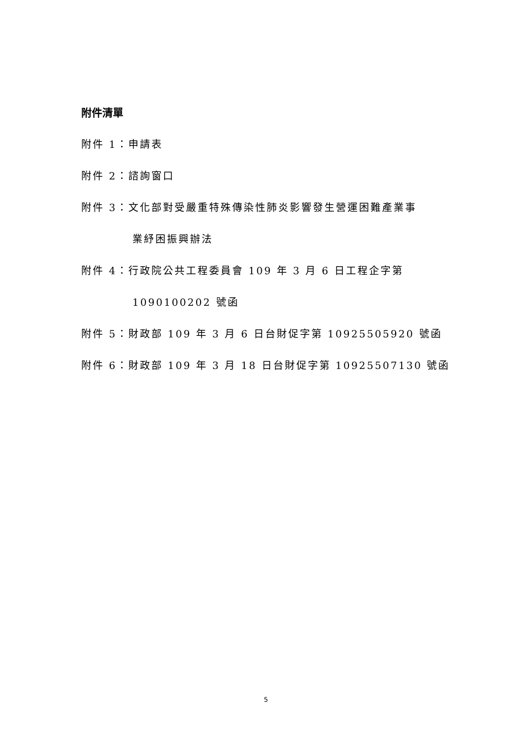附件清單
附件 1：申請表
附件 2：諮詢窗口
附件 3：文化部對受嚴重特殊傳染性肺炎影響發生營運困難產業事
業紓困振興辦法
附件 4：行政院公共工程委員會 109 年 3 月 6 日工程企字第
1090100202 號函
附件 5：財政部 109 年 3 月 6 日台財促字第 10925505920 號函
附件 6：財政部 109 年 3 月 18 日台財促字第 10925507130 號函
5